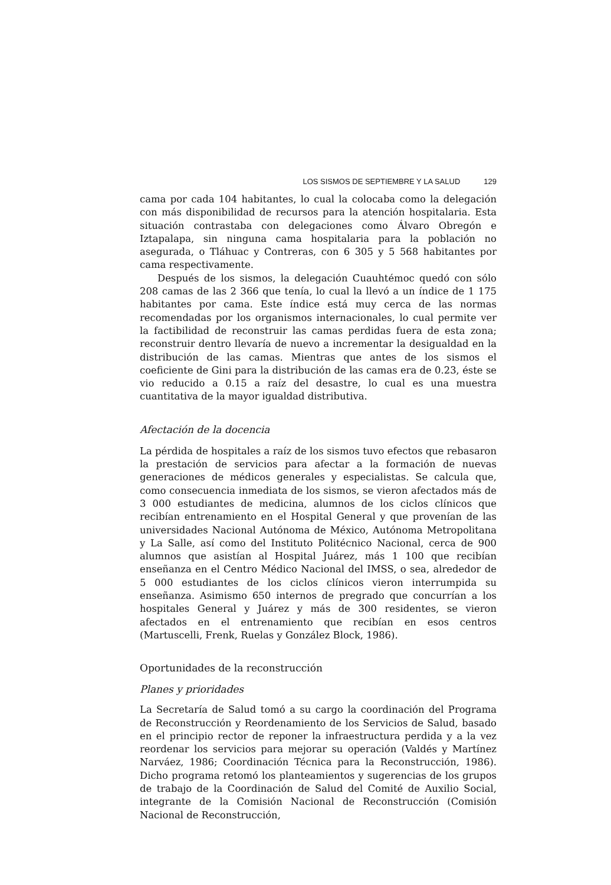LOS SISMOS DE SEPTIEMBRE Y LA SALUD 129
cama por cada 104 habitantes, lo cual la colocaba como la delegación con más disponibilidad de recursos para la atención hospitalaria. Esta situación contrastaba con delegaciones como Álvaro Obregón e Iztapalapa, sin ninguna cama hospitalaria para la población no asegurada, o Tláhuac y Contreras, con 6 305 y 5 568 habitantes por cama respectivamente.
Después de los sismos, la delegación Cuauhtémoc quedó con sólo 208 camas de las 2 366 que tenía, lo cual la llevó a un índice de 1 175 habitantes por cama. Este índice está muy cerca de las normas recomendadas por los organismos internacionales, lo cual permite ver la factibilidad de reconstruir las camas perdidas fuera de esta zona; reconstruir dentro llevaría de nuevo a incrementar la desigualdad en la distribución de las camas. Mientras que antes de los sismos el coeficiente de Gini para la distribución de las camas era de 0.23, éste se vio reducido a 0.15 a raíz del desastre, lo cual es una muestra cuantitativa de la mayor igualdad distributiva.
Afectación de la docencia
La pérdida de hospitales a raíz de los sismos tuvo efectos que rebasaron la prestación de servicios para afectar a la formación de nuevas generaciones de médicos generales y especialistas. Se calcula que, como consecuencia inmediata de los sismos, se vieron afectados más de 3 000 estudiantes de medicina, alumnos de los ciclos clínicos que recibían entrenamiento en el Hospital General y que provenían de las universidades Nacional Autónoma de México, Autónoma Metropolitana y La Salle, así como del Instituto Politécnico Nacional, cerca de 900 alumnos que asistían al Hospital Juárez, más 1 100 que recibían enseñanza en el Centro Médico Nacional del IMSS, o sea, alrededor de 5 000 estudiantes de los ciclos clínicos vieron interrumpida su enseñanza. Asimismo 650 internos de pregrado que concurrían a los hospitales General y Juárez y más de 300 residentes, se vieron afectados en el entrenamiento que recibían en esos centros (Martuscelli, Frenk, Ruelas y González Block, 1986).
Oportunidades de la reconstrucción
Planes y prioridades
La Secretaría de Salud tomó a su cargo la coordinación del Programa de Reconstrucción y Reordenamiento de los Servicios de Salud, basado en el principio rector de reponer la infraestructura perdida y a la vez reordenar los servicios para mejorar su operación (Valdés y Martínez Narváez, 1986; Coordinación Técnica para la Reconstrucción, 1986). Dicho programa retomó los planteamientos y sugerencias de los grupos de trabajo de la Coordinación de Salud del Comité de Auxilio Social, integrante de la Comisión Nacional de Reconstrucción (Comisión Nacional de Reconstrucción,